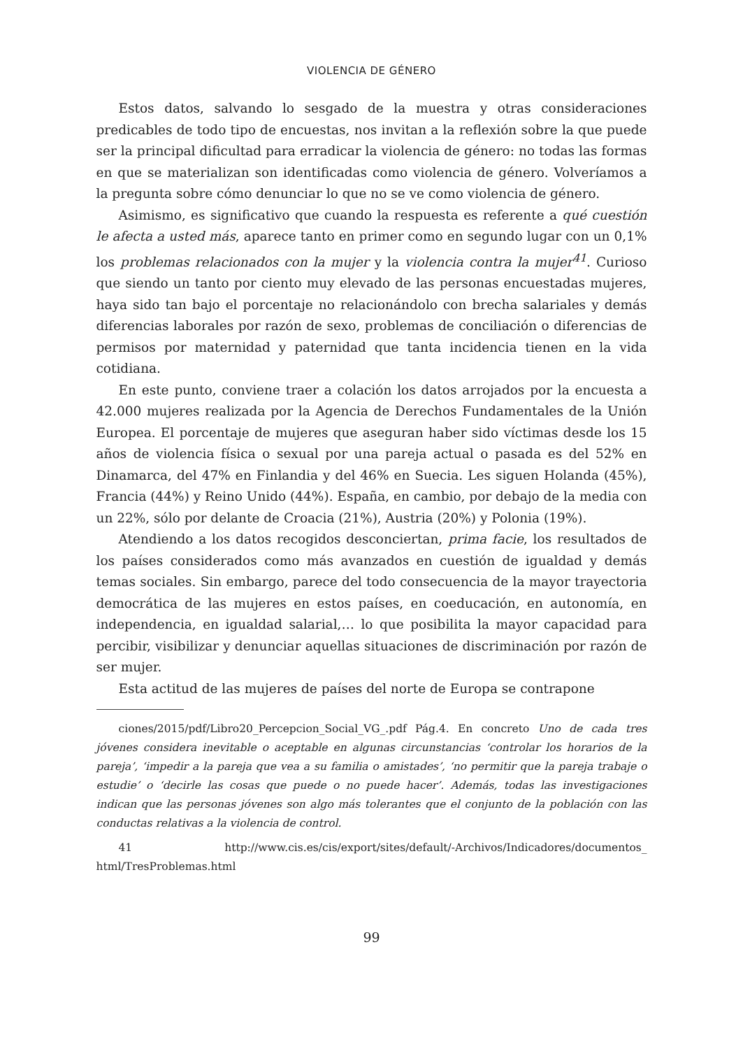VIOLENCIA DE GÉNERO
Estos datos, salvando lo sesgado de la muestra y otras consideraciones predicables de todo tipo de encuestas, nos invitan a la reflexión sobre la que puede ser la principal dificultad para erradicar la violencia de género: no todas las formas en que se materializan son identificadas como violencia de género. Volveríamos a la pregunta sobre cómo denunciar lo que no se ve como violencia de género.
Asimismo, es significativo que cuando la respuesta es referente a qué cuestión le afecta a usted más, aparece tanto en primer como en segundo lugar con un 0,1% los problemas relacionados con la mujer y la violencia contra la mujer<sup>41</sup>. Curioso que siendo un tanto por ciento muy elevado de las personas encuestadas mujeres, haya sido tan bajo el porcentaje no relacionándolo con brecha salariales y demás diferencias laborales por razón de sexo, problemas de conciliación o diferencias de permisos por maternidad y paternidad que tanta incidencia tienen en la vida cotidiana.
En este punto, conviene traer a colación los datos arrojados por la encuesta a 42.000 mujeres realizada por la Agencia de Derechos Fundamentales de la Unión Europea. El porcentaje de mujeres que aseguran haber sido víctimas desde los 15 años de violencia física o sexual por una pareja actual o pasada es del 52% en Dinamarca, del 47% en Finlandia y del 46% en Suecia. Les siguen Holanda (45%), Francia (44%) y Reino Unido (44%). España, en cambio, por debajo de la media con un 22%, sólo por delante de Croacia (21%), Austria (20%) y Polonia (19%).
Atendiendo a los datos recogidos desconciertan, prima facie, los resultados de los países considerados como más avanzados en cuestión de igualdad y demás temas sociales. Sin embargo, parece del todo consecuencia de la mayor trayectoria democrática de las mujeres en estos países, en coeducación, en autonomía, en independencia, en igualdad salarial,… lo que posibilita la mayor capacidad para percibir, visibilizar y denunciar aquellas situaciones de discriminación por razón de ser mujer.
Esta actitud de las mujeres de países del norte de Europa se contrapone
ciones/2015/pdf/Libro20_Percepcion_Social_VG_.pdf Pág.4. En concreto Uno de cada tres jóvenes considera inevitable o aceptable en algunas circunstancias ‘controlar los horarios de la pareja’, ‘impedir a la pareja que vea a su familia o amistades’, ‘no permitir que la pareja trabaje o estudie’ o ‘decirle las cosas que puede o no puede hacer’. Además, todas las investigaciones indican que las personas jóvenes son algo más tolerantes que el conjunto de la población con las conductas relativas a la violencia de control.
41 http://www.cis.es/cis/export/sites/default/-Archivos/Indicadores/documentos_ html/TresProblemas.html
99